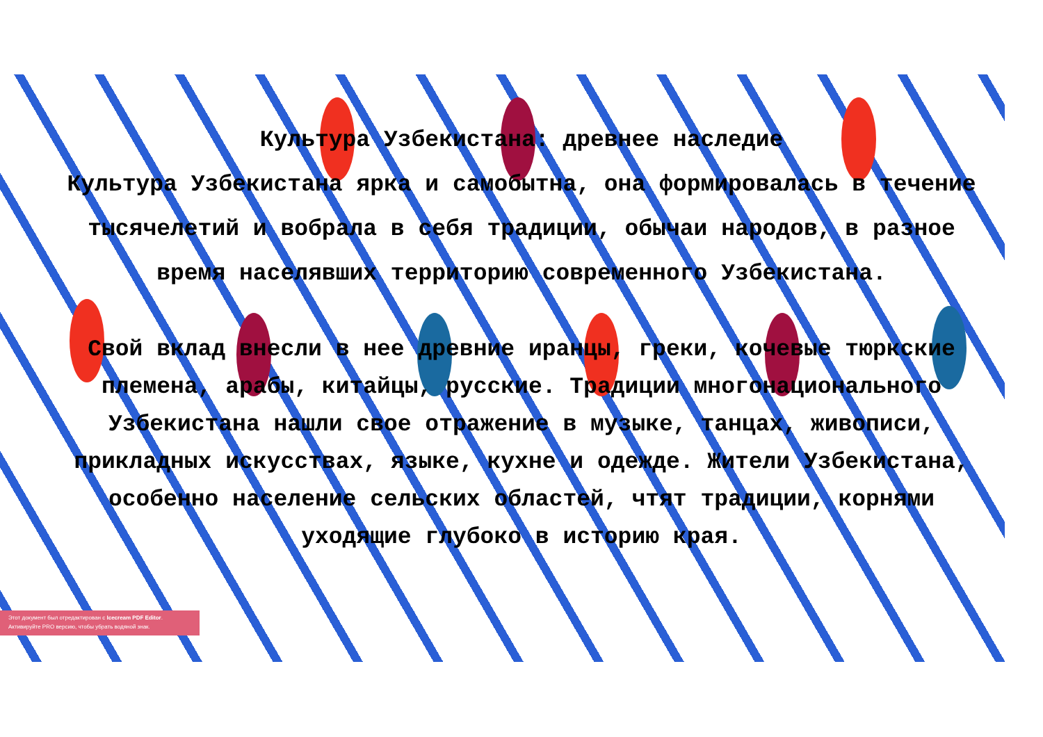Культура Узбекистана: древнее наследие
Культура Узбекистана ярка и самобытна, она формировалась в течение тысячелетий и вобрала в себя традиции, обычаи народов, в разное время населявших территорию современного Узбекистана.
Свой вклад внесли в нее древние иранцы, греки, кочевые тюркские племена, арабы, китайцы, русские. Традиции многонационального Узбекистана нашли свое отражение в музыке, танцах, живописи, прикладных искусствах, языке, кухне и одежде. Жители Узбекистана, особенно население сельских областей, чтят традиции, корнями уходящие глубоко в историю края.
Этот документ был отредактирован с Icecream PDF Editor.
Активируйте PRO версию, чтобы убрать водяной знак.